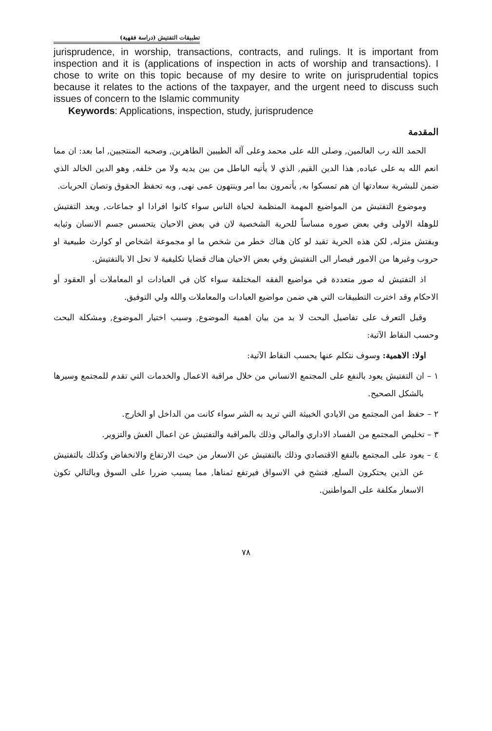تطبيقات التفتيش (دراسة فقهية)
jurisprudence, in worship, transactions, contracts, and rulings. It is important from inspection and it is (applications of inspection in acts of worship and transactions). I chose to write on this topic because of my desire to write on jurisprudential topics because it relates to the actions of the taxpayer, and the urgent need to discuss such issues of concern to the Islamic community
Keywords: Applications, inspection, study, jurisprudence
المقدمة
الحمد الله رب العالمين, وصلى الله على محمد وعلى آله الطيبين الطاهرين, وصحبه المنتجبين, اما بعد: ان مما انعم الله به على عباده, هذا الدين القيم, الذي لا يأتيه الباطل من بين يديه ولا من خلفه, وهو الدين الخالد الذي ضمن للبشرية سعادتها ان هم تمسكوا به, يأتمرون بما امر وينتهون عمى نهى, وبه تحفظ الحقوق وتصان الحريات.
وموضوع التفتيش من المواضيع المهمة المنظمة لحياة الناس سواء كانوا افرادا او جماعات, ويعد التفتيش للوهلة الاولى وفي بعض صوره مساساً للحرية الشخصية لان في بعض الاحيان يتحسس جسم الانسان وثيابه ويفتش منزله, لكن هذه الحرية تقيد لو كان هناك خطر من شخص ما او مجموعة اشخاص او كوارث طبيعية او حروب وغيرها من الامور فيصار الى التفتيش وفي بعض الاحيان هناك قضايا تكليفية لا تحل الا بالتفتيش.
اذ التفتيش له صور متعددة في مواضيع الفقه المختلفة سواء كان في العبادات او المعاملات أو العقود أو الاحكام وقد اخترت التطبيقات التي هي ضمن مواضيع العبادات والمعاملات والله ولي التوفيق.
وقبل التعرف على تفاصيل البحث لا بد من بيان اهمية الموضوع, وسبب اختيار الموضوع, ومشكلة البحث وحسب النقاط الآتية:
اولا: الاهمية: وسوف نتكلم عنها بحسب النقاط الآتية:
١ – ان التفتيش يعود بالنفع على المجتمع الانساني من خلال مراقبة الاعمال والخدمات التي تقدم للمجتمع وسيرها بالشكل الصحيح.
٢ – حفظ امن المجتمع من الايادي الخبيثة التي تريد به الشر سواء كانت من الداخل او الخارج.
٣ – تخليص المجتمع من الفساد الاداري والمالي وذلك بالمراقبة والتفتيش عن اعمال الغش والتزوير.
٤ – يعود على المجتمع بالنفع الاقتصادي وذلك بالتفتيش عن الاسعار من حيث الارتفاع والانخفاض وكذلك بالتفتيش عن الذين يحتكرون السلع, فتشح في الاسواق فيرتفع ثمناها, مما يسبب ضررا على السوق وبالتالي تكون الاسعار مكلفة على المواطنين.
٧٨